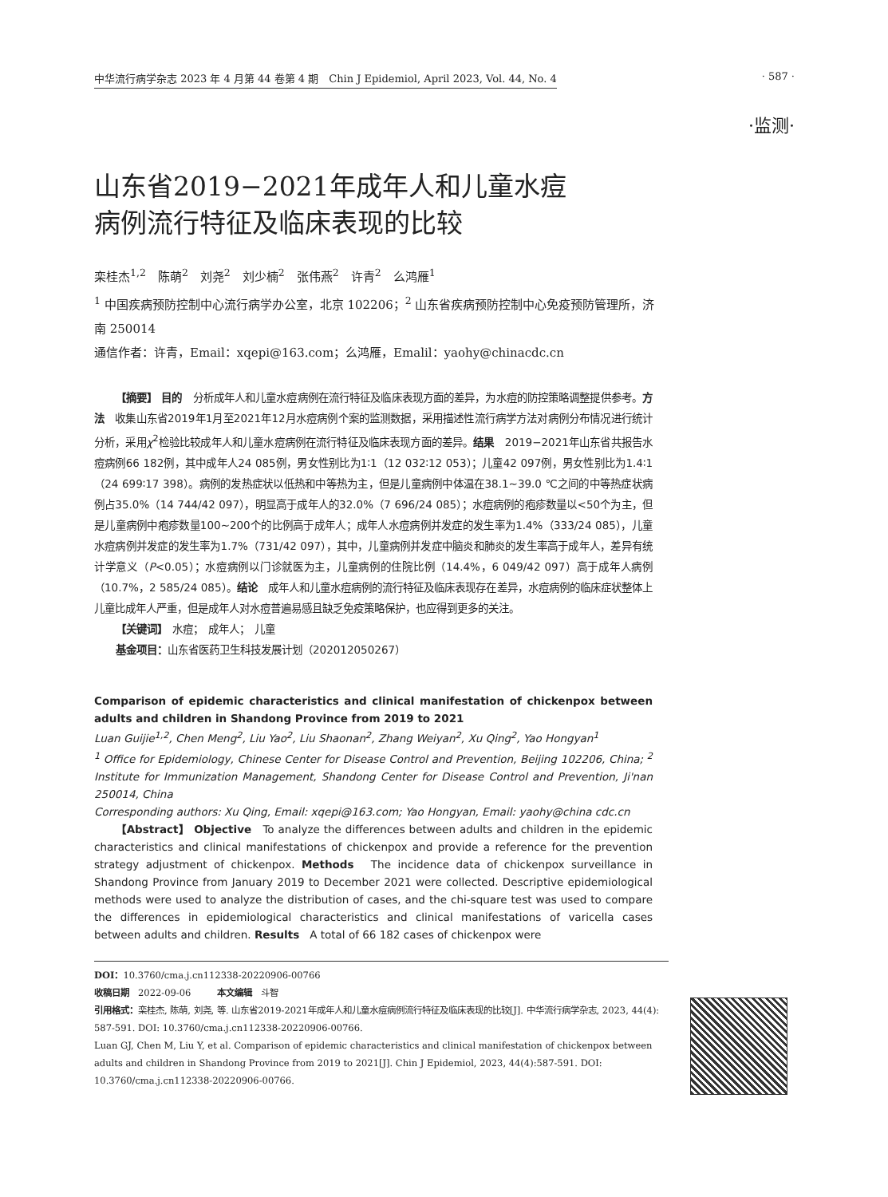中华流行病学杂志 2023 年 4 月第 44 卷第 4 期　Chin J Epidemiol, April 2023, Vol. 44, No. 4 · 587 ·
·监测·
山东省2019−2021年成年人和儿童水痘
病例流行特征及临床表现的比较
栾桂杰<sup>1,2</sup>　陈萌<sup>2</sup>　刘尧<sup>2</sup>　刘少楠<sup>2</sup>　张伟燕<sup>2</sup>　许青<sup>2</sup>　么鸿雁<sup>1</sup>
<sup>1</sup> 中国疾病预防控制中心流行病学办公室，北京 102206；<sup>2</sup> 山东省疾病预防控制中心免疫预防管理所，济南 250014
通信作者：许青，Email：xqepi@163.com；么鸿雁，Emalil：yaohy@chinacdc.cn
【摘要】 目的　分析成年人和儿童水痘病例在流行特征及临床表现方面的差异，为水痘的防控策略调整提供参考。方法　收集山东省2019年1月至2021年12月水痘病例个案的监测数据，采用描述性流行病学方法对病例分布情况进行统计分析，采用χ<sup>2</sup>检验比较成年人和儿童水痘病例在流行特征及临床表现方面的差异。结果　2019−2021年山东省共报告水痘病例66 182例，其中成年人24 085例，男女性别比为1∶1（12 032∶12 053）；儿童42 097例，男女性别比为1.4∶1（24 699∶17 398）。病例的发热症状以低热和中等热为主，但是儿童病例中体温在38.1~39.0 ℃之间的中等热症状病例占35.0%（14 744/42 097），明显高于成年人的32.0%（7 696/24 085）；水痘病例的疱疹数量以<50个为主，但是儿童病例中疱疹数量100~200个的比例高于成年人；成年人水痘病例并发症的发生率为1.4%（333/24 085），儿童水痘病例并发症的发生率为1.7%（731/42 097），其中，儿童病例并发症中脑炎和肺炎的发生率高于成年人，差异有统计学意义（P<0.05）；水痘病例以门诊就医为主，儿童病例的住院比例（14.4%，6 049/42 097）高于成年人病例（10.7%，2 585/24 085）。结论　成年人和儿童水痘病例的流行特征及临床表现存在差异，水痘病例的临床症状整体上儿童比成年人严重，但是成年人对水痘普遍易感且缺乏免疫策略保护，也应得到更多的关注。
【关键词】　水痘；　成年人；　儿童
基金项目：山东省医药卫生科技发展计划（202012050267）
Comparison of epidemic characteristics and clinical manifestation of chickenpox between adults and children in Shandong Province from 2019 to 2021
Luan Guijie<sup>1,2</sup>, Chen Meng<sup>2</sup>, Liu Yao<sup>2</sup>, Liu Shaonan<sup>2</sup>, Zhang Weiyan<sup>2</sup>, Xu Qing<sup>2</sup>, Yao Hongyan<sup>1</sup>
<sup>1</sup> Office for Epidemiology, Chinese Center for Disease Control and Prevention, Beijing 102206, China; <sup>2</sup> Institute for Immunization Management, Shandong Center for Disease Control and Prevention, Ji'nan 250014, China
Corresponding authors: Xu Qing, Email: xqepi@163.com; Yao Hongyan, Email: yaohy@china cdc.cn
【Abstract】 Objective　To analyze the differences between adults and children in the epidemic characteristics and clinical manifestations of chickenpox and provide a reference for the prevention strategy adjustment of chickenpox. Methods　The incidence data of chickenpox surveillance in Shandong Province from January 2019 to December 2021 were collected. Descriptive epidemiological methods were used to analyze the distribution of cases, and the chi-square test was used to compare the differences in epidemiological characteristics and clinical manifestations of varicella cases between adults and children. Results　A total of 66 182 cases of chickenpox were
DOI：10.3760/cma.j.cn112338-20220906-00766
收稿日期　2022-09-06　　　本文编辑　斗智
引用格式：栾桂杰, 陈萌, 刘尧, 等. 山东省2019-2021年成年人和儿童水痘病例流行特征及临床表现的比较[J]. 中华流行病学杂志, 2023, 44(4): 587-591. DOI: 10.3760/cma.j.cn112338-20220906-00766.
Luan GJ, Chen M, Liu Y, et al. Comparison of epidemic characteristics and clinical manifestation of chickenpox between adults and children in Shandong Province from 2019 to 2021[J]. Chin J Epidemiol, 2023, 44(4):587-591. DOI: 10.3760/cma.j.cn112338-20220906-00766.